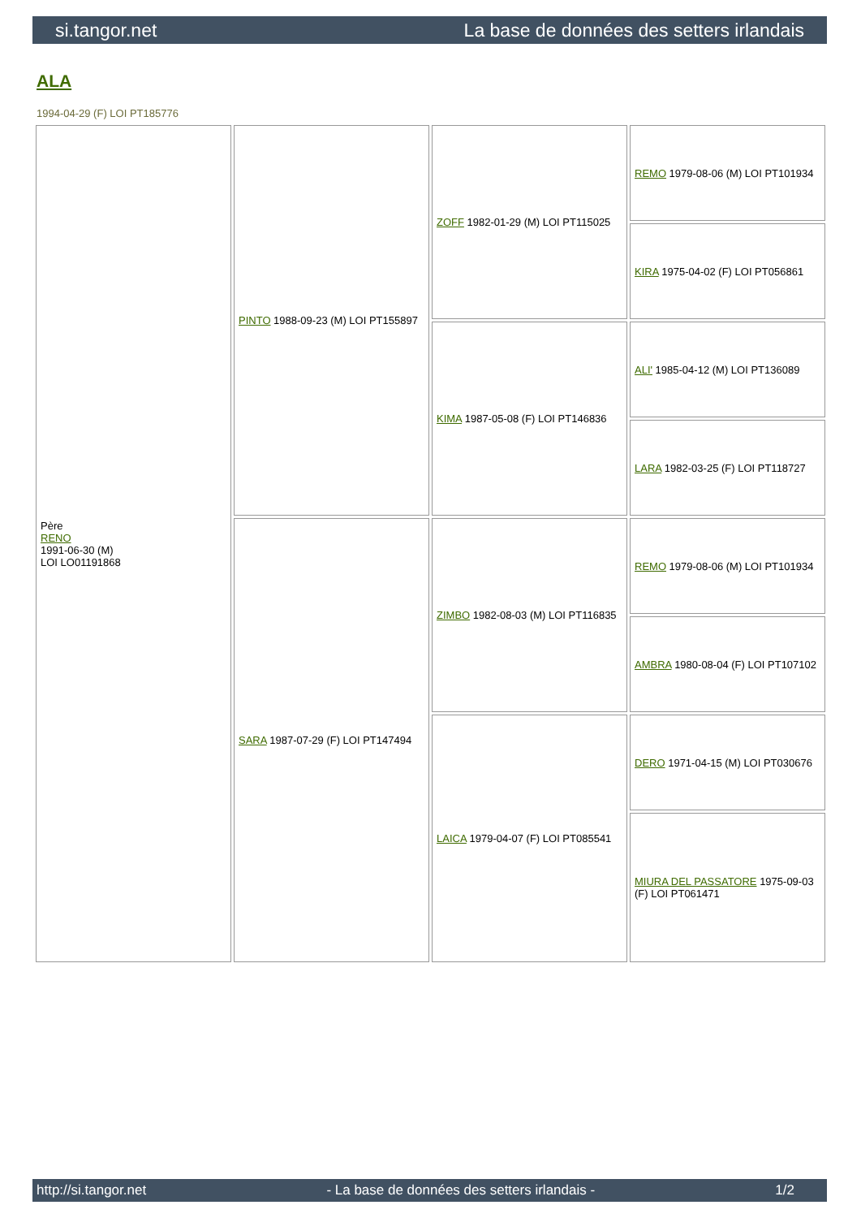si.tangor.net La base de données des setters irlandais
ALA
1994-04-29 (F) LOI PT185776
| Père RENO 1991-06-30 (M) LOI LO01191868 | PINTO 1988-09-23 (M) LOI PT155897 | ZOFF 1982-01-29 (M) LOI PT115025 | REMO 1979-08-06 (M) LOI PT101934 |
| | | | KIRA 1975-04-02 (F) LOI PT056861 |
| | | KIMA 1987-05-08 (F) LOI PT146836 | ALI' 1985-04-12 (M) LOI PT136089 |
| | | | LARA 1982-03-25 (F) LOI PT118727 |
| | SARA 1987-07-29 (F) LOI PT147494 | ZIMBO 1982-08-03 (M) LOI PT116835 | REMO 1979-08-06 (M) LOI PT101934 |
| | | | AMBRA 1980-08-04 (F) LOI PT107102 |
| | | LAICA 1979-04-07 (F) LOI PT085541 | DERO 1971-04-15 (M) LOI PT030676 |
| | | | MIURA DEL PASSATORE 1975-09-03 (F) LOI PT061471 |
http://si.tangor.net - La base de données des setters irlandais - 1/2